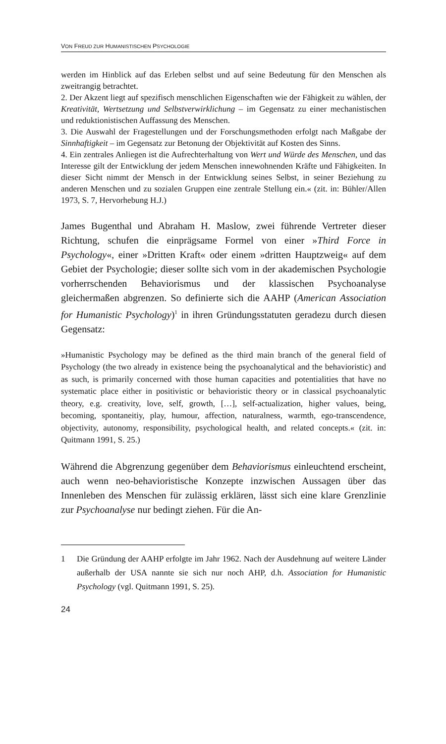VON FREUD ZUR HUMANISTISCHEN PSYCHOLOGIE
werden im Hinblick auf das Erleben selbst und auf seine Bedeutung für den Menschen als zweitrangig betrachtet.
2. Der Akzent liegt auf spezifisch menschlichen Eigenschaften wie der Fähigkeit zu wählen, der Kreativität, Wertsetzung und Selbstverwirklichung – im Gegensatz zu einer mechanistischen und reduktionistischen Auffassung des Menschen.
3. Die Auswahl der Fragestellungen und der Forschungsmethoden erfolgt nach Maßgabe der Sinnhaftigkeit – im Gegensatz zur Betonung der Objektivität auf Kosten des Sinns.
4. Ein zentrales Anliegen ist die Aufrechterhaltung von Wert und Würde des Menschen, und das Interesse gilt der Entwicklung der jedem Menschen innewohnenden Kräfte und Fähigkeiten. In dieser Sicht nimmt der Mensch in der Entwicklung seines Selbst, in seiner Beziehung zu anderen Menschen und zu sozialen Gruppen eine zentrale Stellung ein.« (zit. in: Bühler/Allen 1973, S. 7, Hervorhebung H.J.)
James Bugenthal und Abraham H. Maslow, zwei führende Vertreter dieser Richtung, schufen die einprägsame Formel von einer »Third Force in Psychology«, einer »Dritten Kraft« oder einem »dritten Hauptzweig« auf dem Gebiet der Psychologie; dieser sollte sich vom in der akademischen Psychologie vorherrschenden Behaviorismus und der klassischen Psychoanalyse gleichermaßen abgrenzen. So definierte sich die AAHP (American Association for Humanistic Psychology)<sup>1</sup> in ihren Gründungsstatuten geradezu durch diesen Gegensatz:
»Humanistic Psychology may be defined as the third main branch of the general field of Psychology (the two already in existence being the psychoanalytical and the behavioristic) and as such, is primarily concerned with those human capacities and potentialities that have no systematic place either in positivistic or behavioristic theory or in classical psychoanalytic theory, e.g. creativity, love, self, growth, […], self-actualization, higher values, being, becoming, spontaneitiy, play, humour, affection, naturalness, warmth, ego-transcendence, objectivity, autonomy, responsibility, psychological health, and related concepts.« (zit. in: Quitmann 1991, S. 25.)
Während die Abgrenzung gegenüber dem Behaviorismus einleuchtend erscheint, auch wenn neo-behavioristische Konzepte inzwischen Aussagen über das Innenleben des Menschen für zulässig erklären, lässt sich eine klare Grenzlinie zur Psychoanalyse nur bedingt ziehen. Für die An-
1 Die Gründung der AAHP erfolgte im Jahr 1962. Nach der Ausdehnung auf weitere Länder außerhalb der USA nannte sie sich nur noch AHP, d.h. Association for Humanistic Psychology (vgl. Quitmann 1991, S. 25).
24